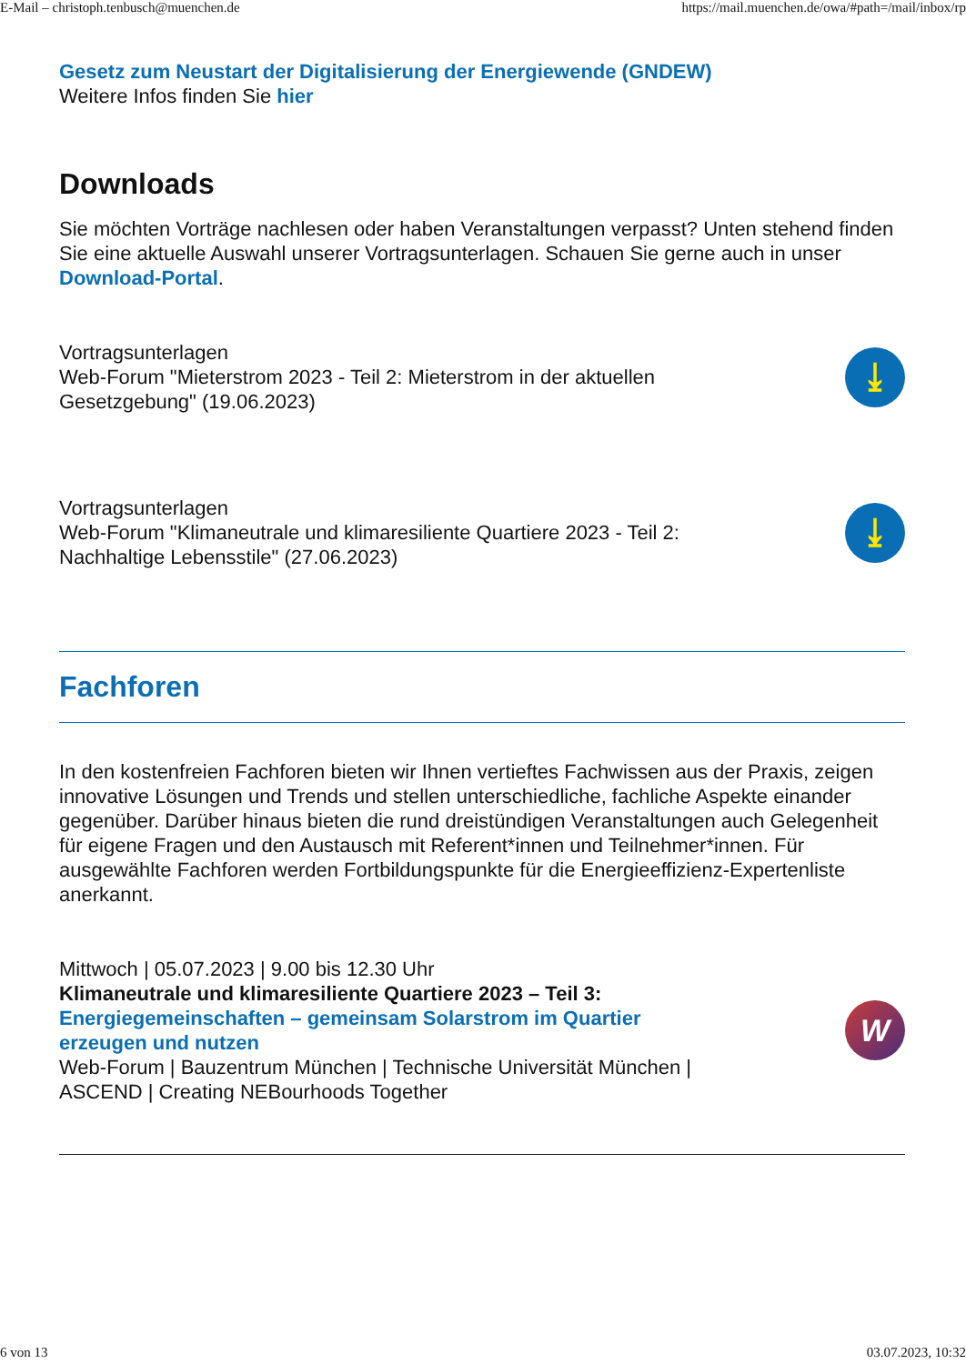E-Mail – christoph.tenbusch@muenchen.de https://mail.muenchen.de/owa/#path=/mail/inbox/rp
Gesetz zum Neustart der Digitalisierung der Energiewende (GNDEW)
Weitere Infos finden Sie hier
Downloads
Sie möchten Vorträge nachlesen oder haben Veranstaltungen verpasst? Unten stehend finden Sie eine aktuelle Auswahl unserer Vortragsunterlagen. Schauen Sie gerne auch in unser Download-Portal.
Vortragsunterlagen
Web-Forum "Mieterstrom 2023 - Teil 2: Mieterstrom in der aktuellen
Gesetzgebung" (19.06.2023)
⤓
Vortragsunterlagen
Web-Forum "Klimaneutrale und klimaresiliente Quartiere 2023 - Teil 2:
Nachhaltige Lebensstile" (27.06.2023)
⤓
Fachforen
In den kostenfreien Fachforen bieten wir Ihnen vertieftes Fachwissen aus der Praxis, zeigen innovative Lösungen und Trends und stellen unterschiedliche, fachliche Aspekte einander gegenüber. Darüber hinaus bieten die rund dreistündigen Veranstaltungen auch Gelegenheit für eigene Fragen und den Austausch mit Referent*innen und Teilnehmer*innen. Für ausgewählte Fachforen werden Fortbildungspunkte für die Energieeffizienz-Expertenliste anerkannt.
Mittwoch | 05.07.2023 | 9.00 bis 12.30 Uhr
Klimaneutrale und klimaresiliente Quartiere 2023 – Teil 3:
Energiegemeinschaften – gemeinsam Solarstrom im Quartier
erzeugen und nutzen
Web-Forum | Bauzentrum München | Technische Universität München |
ASCEND | Creating NEBourhoods Together
W
6 von 13 03.07.2023, 10:32